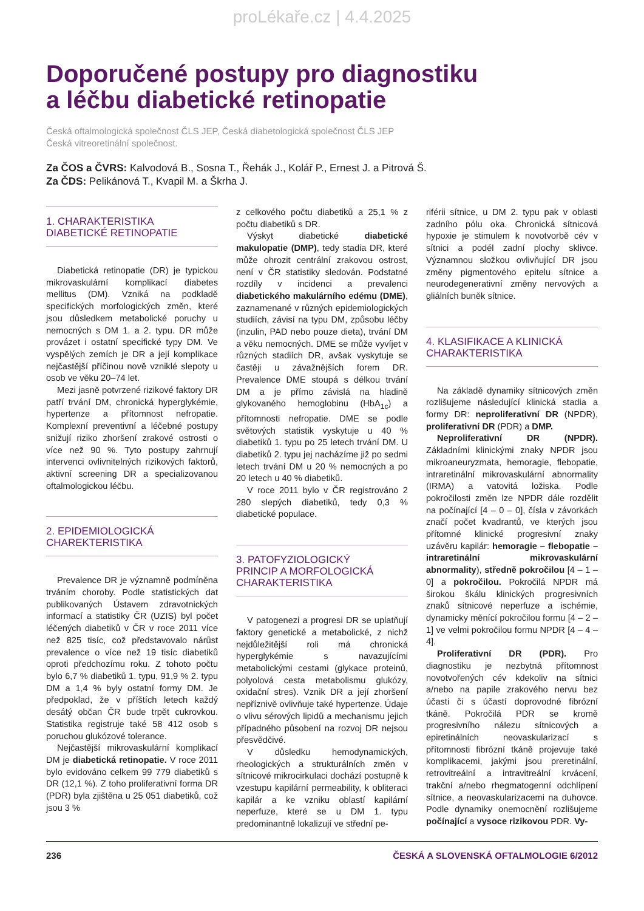proLékaře.cz | 4.4.2025
Doporučené postupy pro diagnostiku
a léčbu diabetické retinopatie
Česká oftalmologická společnost ČLS JEP, Česká diabetologická společnost ČLS JEP
Česká vitreoretinální společnost.
Za ČOS a ČVRS: Kalvodová B., Sosna T., Řehák J., Kolář P., Ernest J. a Pitrová Š.
Za ČDS: Pelikánová T., Kvapil M. a Škrha J.
1. CHARAKTERISTIKA
DIABETICKÉ RETINOPATIE
Diabetická retinopatie (DR) je typickou mikrovaskulární komplikací diabetes mellitus (DM). Vzniká na podkladě specifických morfologických změn, které jsou důsledkem metabolické poruchy u nemocných s DM 1. a 2. typu. DR může provázet i ostatní specifické typy DM. Ve vyspělých zemích je DR a její komplikace nejčastější příčinou nově vzniklé slepoty u osob ve věku 20–74 let.
Mezi jasně potvrzené rizikové faktory DR patří trvání DM, chronická hyperglykémie, hypertenze a přítomnost nefropatie. Komplexní preventivní a léčebné postupy snižují riziko zhoršení zrakové ostrosti o více než 90 %. Tyto postupy zahrnují intervenci ovlivnitelných rizikových faktorů, aktivní screening DR a specializovanou oftalmologickou léčbu.
2. EPIDEMIOLOGICKÁ
CHAREKTERISTIKA
Prevalence DR je významně podmíněna trváním choroby. Podle statistických dat publikovaných Ústavem zdravotnických informací a statistiky ČR (UZIS) byl počet léčených diabetiků v ČR v roce 2011 více než 825 tisíc, což představovalo nárůst prevalence o více než 19 tisíc diabetiků oproti předchozímu roku. Z tohoto počtu bylo 6,7 % diabetiků 1. typu, 91,9 % 2. typu DM a 1,4 % byly ostatní formy DM. Je předpoklad, že v příštích letech každý desátý občan ČR bude trpět cukrovkou. Statistika registruje také 58 412 osob s poruchou glukózové tolerance.
Nejčastější mikrovaskulární komplikací DM je diabetická retinopatie. V roce 2011 bylo evidováno celkem 99 779 diabetiků s DR (12,1 %). Z toho proliferativní forma DR (PDR) byla zjištěna u 25 051 diabetiků, což jsou 3 %
z celkového počtu diabetiků a 25,1 % z počtu diabetiků s DR.
Výskyt diabetické diabetické makulopatie (DMP), tedy stadia DR, které může ohrozit centrální zrakovou ostrost, není v ČR statistiky sledován. Podstatné rozdíly v incidenci a prevalenci diabetického makulárního edému (DME), zaznamenané v různých epidemiologických studiích, závisí na typu DM, způsobu léčby (inzulin, PAD nebo pouze dieta), trvání DM a věku nemocných. DME se může vyvíjet v různých stadiích DR, avšak vyskytuje se častěji u závažnějších forem DR. Prevalence DME stoupá s délkou trvání DM a je přímo závislá na hladině glykovaného hemoglobinu (HbA<sub>1c</sub>) a přítomnosti nefropatie. DME se podle světových statistik vyskytuje u 40 % diabetiků 1. typu po 25 letech trvání DM. U diabetiků 2. typu jej nacházíme již po sedmi letech trvání DM u 20 % nemocných a po 20 letech u 40 % diabetiků.
V roce 2011 bylo v ČR registrováno 2 280 slepých diabetiků, tedy 0,3 % diabetické populace.
3. PATOFYZIOLOGICKÝ
PRINCIP A MORFOLOGICKÁ
CHARAKTERISTIKA
V patogenezi a progresi DR se uplatňují faktory genetické a metabolické, z nichž nejdůležitější roli má chronická hyperglykémie s navazujícími metabolickými cestami (glykace proteinů, polyolová cesta metabolismu glukózy, oxidační stres). Vznik DR a její zhoršení nepříznivě ovlivňuje také hypertenze. Údaje o vlivu sérových lipidů a mechanismu jejich případného působení na rozvoj DR nejsou přesvědčivé.
V důsledku hemodynamických, rheologických a strukturálních změn v sítnicové mikrocirkulaci dochází postupně k vzestupu kapilární permeability, k obliteraci kapilár a ke vzniku oblastí kapilární neperfuze, které se u DM 1. typu predominantně lokalizují ve střední pe-
riférii sítnice, u DM 2. typu pak v oblasti zadního pólu oka. Chronická sítnicová hypoxie je stimulem k novotvorbě cév v sítnici a podél zadní plochy sklivce. Významnou složkou ovlivňující DR jsou změny pigmentového epitelu sítnice a neurodegenerativní změny nervových a gliálních buněk sítnice.
4. KLASIFIKACE A KLINICKÁ
CHARAKTERISTIKA
Na základě dynamiky sítnicových změn rozlišujeme následující klinická stadia a formy DR: neproliferativní DR (NPDR), proliferativní DR (PDR) a DMP.
Neproliferativní DR (NPDR). Základními klinickými znaky NPDR jsou mikroaneuryzmata, hemoragie, flebopatie, intraretinální mikrovaskulární abnormality (IRMA) a vatovitá ložiska. Podle pokročilosti změn lze NPDR dále rozdělit na počínající [4 – 0 – 0], čísla v závorkách značí počet kvadrantů, ve kterých jsou přítomné klinické progresivní znaky uzávěru kapilár: hemoragie – flebopatie – intraretinální mikrovaskulární abnormality), středně pokročilou [4 – 1 – 0] a pokročilou. Pokročilá NPDR má širokou škálu klinických progresivních znaků sítnicové neperfuze a ischémie, dynamicky měnící pokročilou formu [4 – 2 – 1] ve velmi pokročilou formu NPDR [4 – 4 – 4].
Proliferativní DR (PDR). Pro diagnostiku je nezbytná přítomnost novotvořených cév kdekoliv na sítnici a/nebo na papile zrakového nervu bez účasti či s účastí doprovodné fibrózní tkáně. Pokročilá PDR se kromě progresivního nálezu sítnicových a epiretinálních neovaskularizací s přítomnosti fibrózní tkáně projevuje také komplikacemi, jakými jsou preretinální, retrovitreální a intravitreální krvácení, trakční a/nebo rhegmatogenní odchlípení sítnice, a neovaskularizacemi na duhovce. Podle dynamiky onemocnění rozlišujeme počínající a vysoce rizikovou PDR. Vy-
236 ČESKÁ A SLOVENSKÁ OFTALMOLOGIE 6/2012